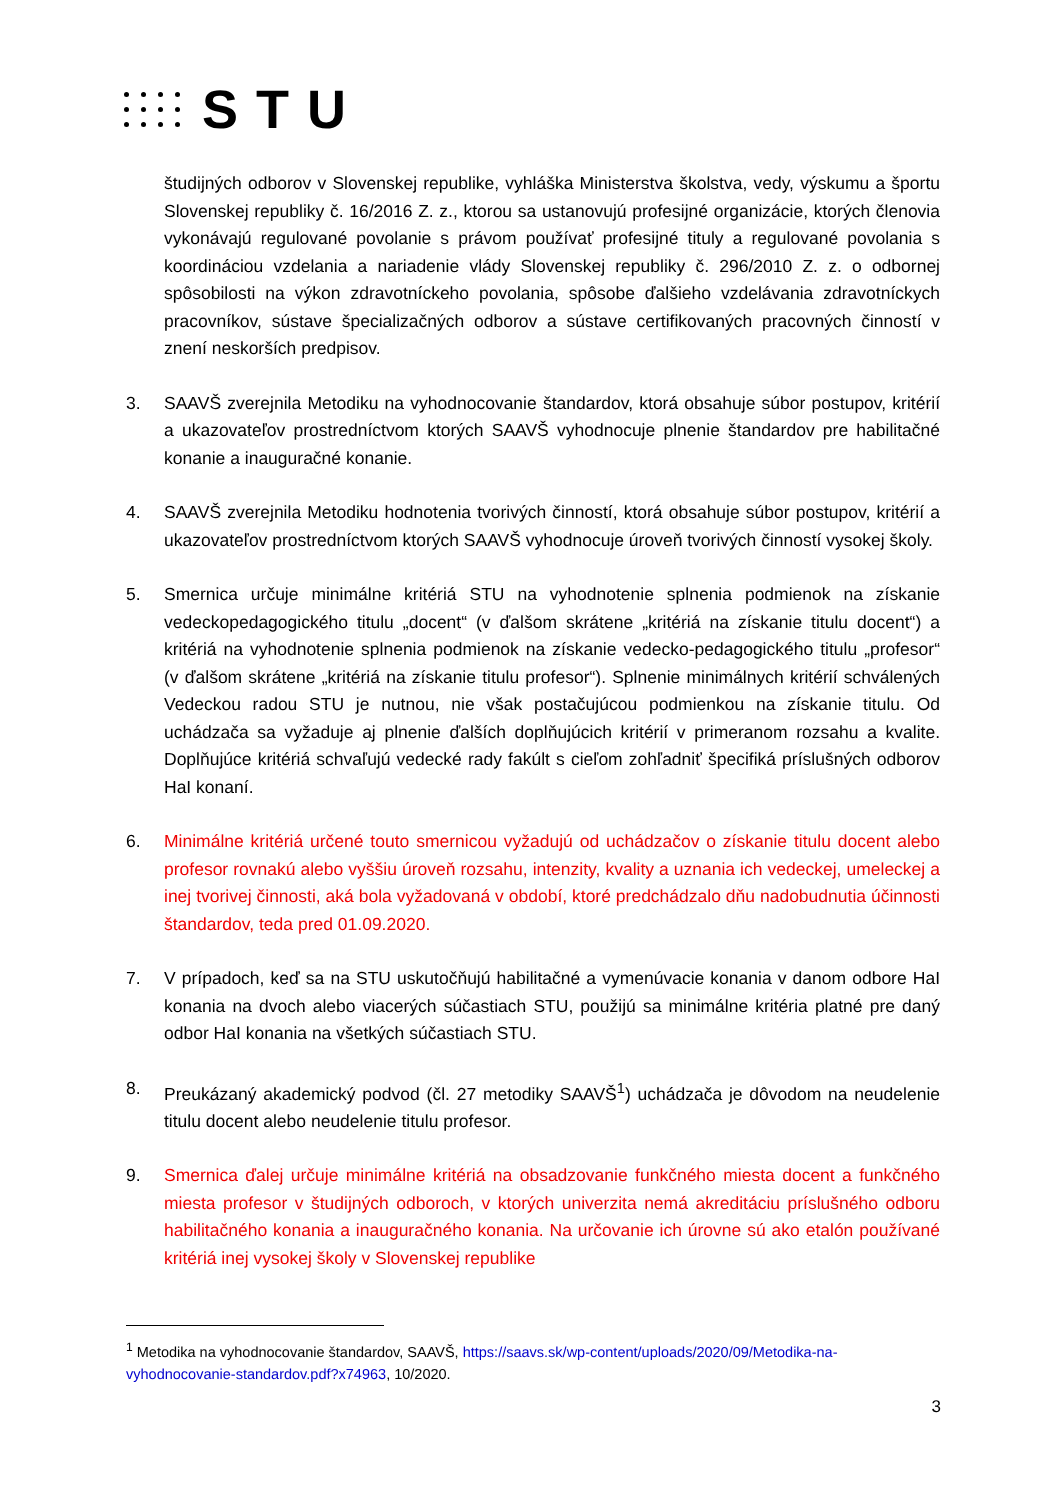STU
študijných odborov v Slovenskej republike, vyhláška Ministerstva školstva, vedy, výskumu a športu Slovenskej republiky č. 16/2016 Z. z., ktorou sa ustanovujú profesijné organizácie, ktorých členovia vykonávajú regulované povolanie s právom používať profesijné tituly a regulované povolania s koordináciou vzdelania a nariadenie vlády Slovenskej republiky č. 296/2010 Z. z. o odbornej spôsobilosti na výkon zdravotníckeho povolania, spôsobe ďalšieho vzdelávania zdravotníckych pracovníkov, sústave špecializačných odborov a sústave certifikovaných pracovných činností v znení neskorších predpisov.
3. SAAVŠ zverejnila Metodiku na vyhodnocovanie štandardov, ktorá obsahuje súbor postupov, kritérií a ukazovateľov prostredníctvom ktorých SAAVŠ vyhodnocuje plnenie štandardov pre habilitačné konanie a inauguračné konanie.
4. SAAVŠ zverejnila Metodiku hodnotenia tvorivých činností, ktorá obsahuje súbor postupov, kritérií a ukazovateľov prostredníctvom ktorých SAAVŠ vyhodnocuje úroveň tvorivých činností vysokej školy.
5. Smernica určuje minimálne kritériá STU na vyhodnotenie splnenia podmienok na získanie vedeckopedagogického titulu „docent“ (v ďalšom skrátene „kritériá na získanie titulu docent“) a kritériá na vyhodnotenie splnenia podmienok na získanie vedecko-pedagogického titulu „profesor“ (v ďalšom skrátene „kritériá na získanie titulu profesor“). Splnenie minimálnych kritérií schválených Vedeckou radou STU je nutnou, nie však postačujúcou podmienkou na získanie titulu. Od uchádzača sa vyžaduje aj plnenie ďalších doplňujúcich kritérií v primeranom rozsahu a kvalite. Doplňujúce kritériá schvaľujú vedecké rady fakúlt s cieľom zohľadniť špecifiká príslušných odborov HaI konaní.
6. Minimálne kritériá určené touto smernicou vyžadujú od uchádzačov o získanie titulu docent alebo profesor rovnakú alebo vyššiu úroveň rozsahu, intenzity, kvality a uznania ich vedeckej, umeleckej a inej tvorivej činnosti, aká bola vyžadovaná v období, ktoré predchádzalo dňu nadobudnutia účinnosti štandardov, teda pred 01.09.2020.
7. V prípadoch, keď sa na STU uskutočňujú habilitačné a vymenúvacie konania v danom odbore HaI konania na dvoch alebo viacerých súčastiach STU, použijú sa minimálne kritéria platné pre daný odbor HaI konania na všetkých súčastiach STU.
8. Preukázaný akademický podvod (čl. 27 metodiky SAAVŠ<sup>1</sup>) uchádzača je dôvodom na neudelenie titulu docent alebo neudelenie titulu profesor.
9. Smernica ďalej určuje minimálne kritériá na obsadzovanie funkčného miesta docent a funkčného miesta profesor v študijných odboroch, v ktorých univerzita nemá akreditáciu príslušného odboru habilitačného konania a inauguračného konania. Na určovanie ich úrovne sú ako etalón používané kritériá inej vysokej školy v Slovenskej republike
<sup>1</sup> Metodika na vyhodnocovanie štandardov, SAAVŠ, https://saavs.sk/wp-content/uploads/2020/09/Metodika-na-vyhodnocovanie-standardov.pdf?x74963, 10/2020.
3